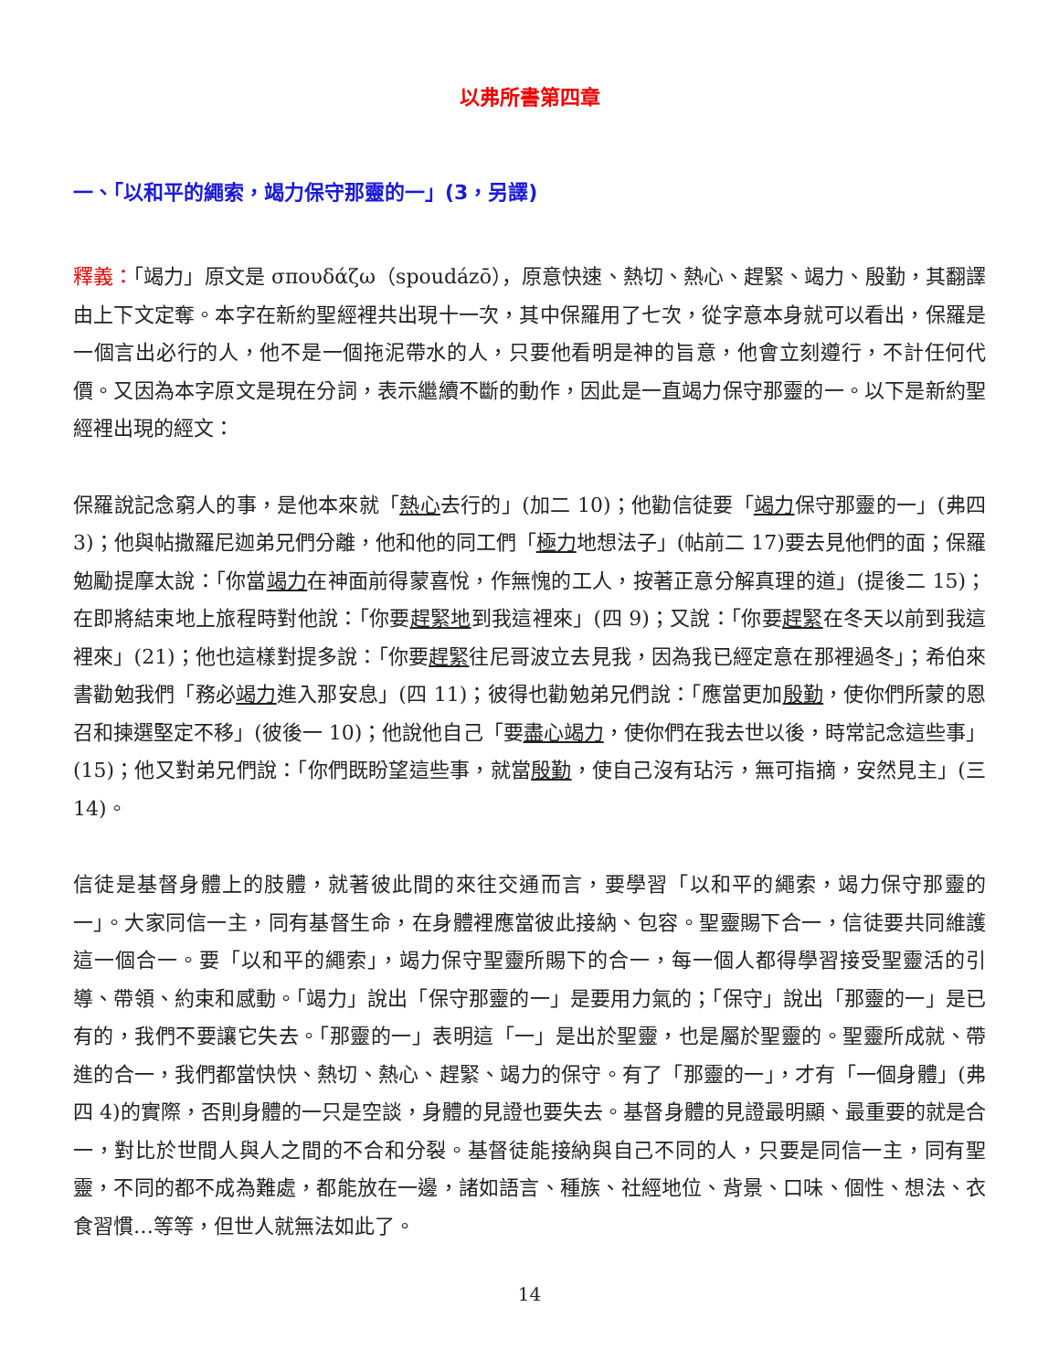以弗所書第四章
一、「以和平的繩索，竭力保守那靈的一」(3，另譯)
釋義：「竭力」原文是 σπουδάζω（spoudázō），原意快速、熱切、熱心、趕緊、竭力、殷勤，其翻譯由上下文定奪。本字在新約聖經裡共出現十一次，其中保羅用了七次，從字意本身就可以看出，保羅是一個言出必行的人，他不是一個拖泥帶水的人，只要他看明是神的旨意，他會立刻遵行，不計任何代價。又因為本字原文是現在分詞，表示繼續不斷的動作，因此是一直竭力保守那靈的一。以下是新約聖經裡出現的經文：
保羅說記念窮人的事，是他本來就「熱心去行的」(加二 10)；他勸信徒要「竭力保守那靈的一」(弗四 3)；他與帖撒羅尼迦弟兄們分離，他和他的同工們「極力地想法子」(帖前二 17)要去見他們的面；保羅勉勵提摩太說：「你當竭力在神面前得蒙喜悅，作無愧的工人，按著正意分解真理的道」(提後二 15)；在即將結束地上旅程時對他說：「你要趕緊地到我這裡來」(四 9)；又說：「你要趕緊在冬天以前到我這裡來」(21)；他也這樣對提多說：「你要趕緊往尼哥波立去見我，因為我已經定意在那裡過冬」；希伯來書勸勉我們「務必竭力進入那安息」(四 11)；彼得也勸勉弟兄們說：「應當更加殷勤，使你們所蒙的恩召和揀選堅定不移」(彼後一 10)；他說他自己「要盡心竭力，使你們在我去世以後，時常記念這些事」(15)；他又對弟兄們說：「你們既盼望這些事，就當殷勤，使自己沒有玷污，無可指摘，安然見主」(三 14)。
信徒是基督身體上的肢體，就著彼此間的來往交通而言，要學習「以和平的繩索，竭力保守那靈的一」。大家同信一主，同有基督生命，在身體裡應當彼此接納、包容。聖靈賜下合一，信徒要共同維護這一個合一。要「以和平的繩索」，竭力保守聖靈所賜下的合一，每一個人都得學習接受聖靈活的引導、帶領、約束和感動。「竭力」說出「保守那靈的一」是要用力氣的；「保守」說出「那靈的一」是已有的，我們不要讓它失去。「那靈的一」表明這「一」是出於聖靈，也是屬於聖靈的。聖靈所成就、帶進的合一，我們都當快快、熱切、熱心、趕緊、竭力的保守。有了「那靈的一」，才有「一個身體」(弗四 4)的實際，否則身體的一只是空談，身體的見證也要失去。基督身體的見證最明顯、最重要的就是合一，對比於世間人與人之間的不合和分裂。基督徒能接納與自己不同的人，只要是同信一主，同有聖靈，不同的都不成為難處，都能放在一邊，諸如語言、種族、社經地位、背景、口味、個性、想法、衣食習慣…等等，但世人就無法如此了。
14